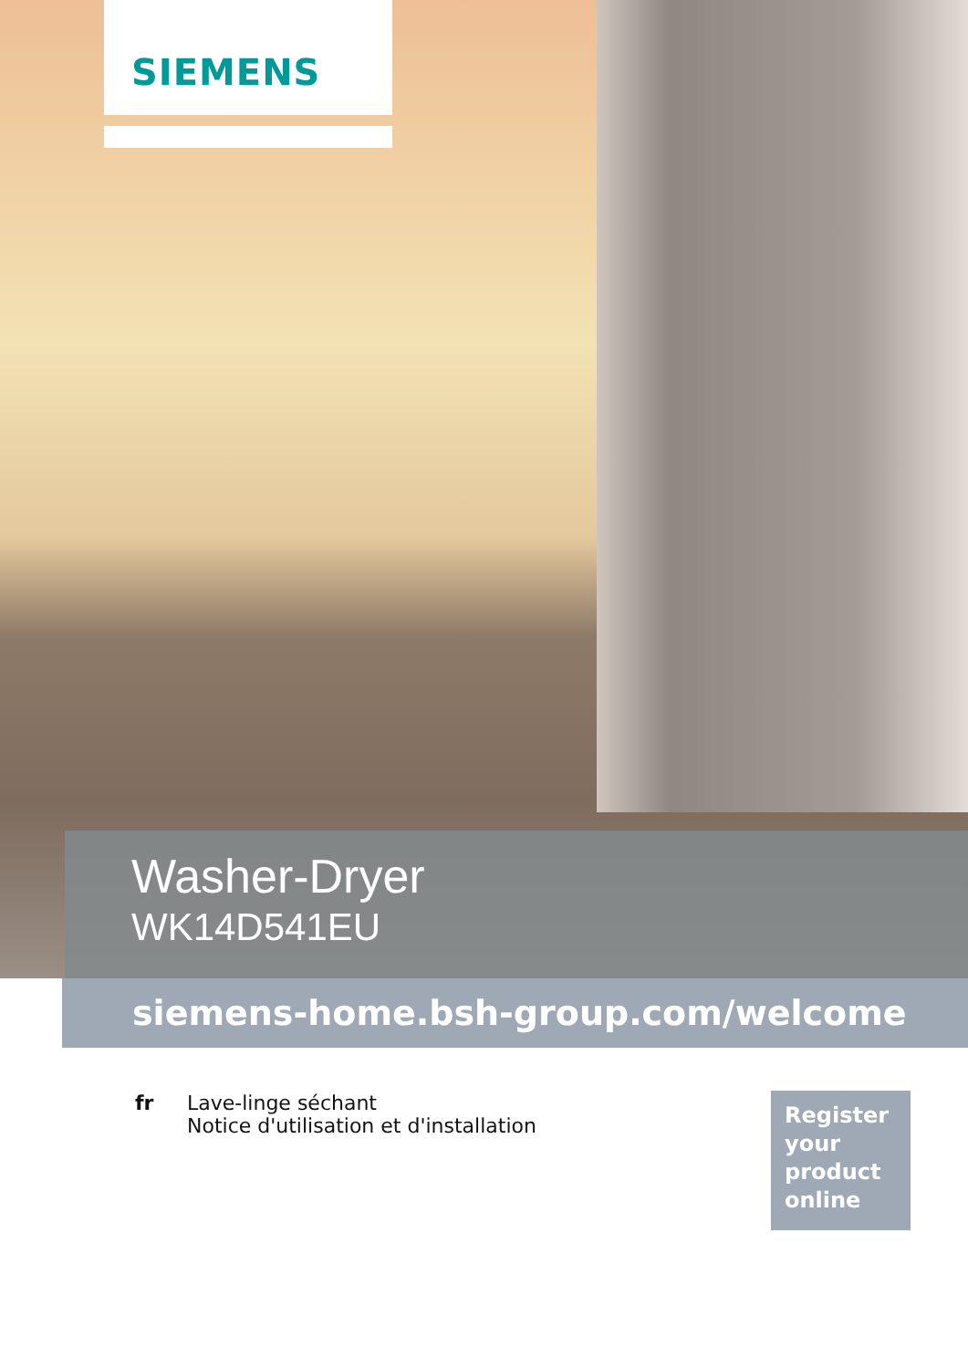SIEMENS
Washer-Dryer
WK14D541EU
siemens-home.bsh-group.com/welcome
fr Lave-linge séchant
Notice d'utilisation et d'installation
Register
your
product
online